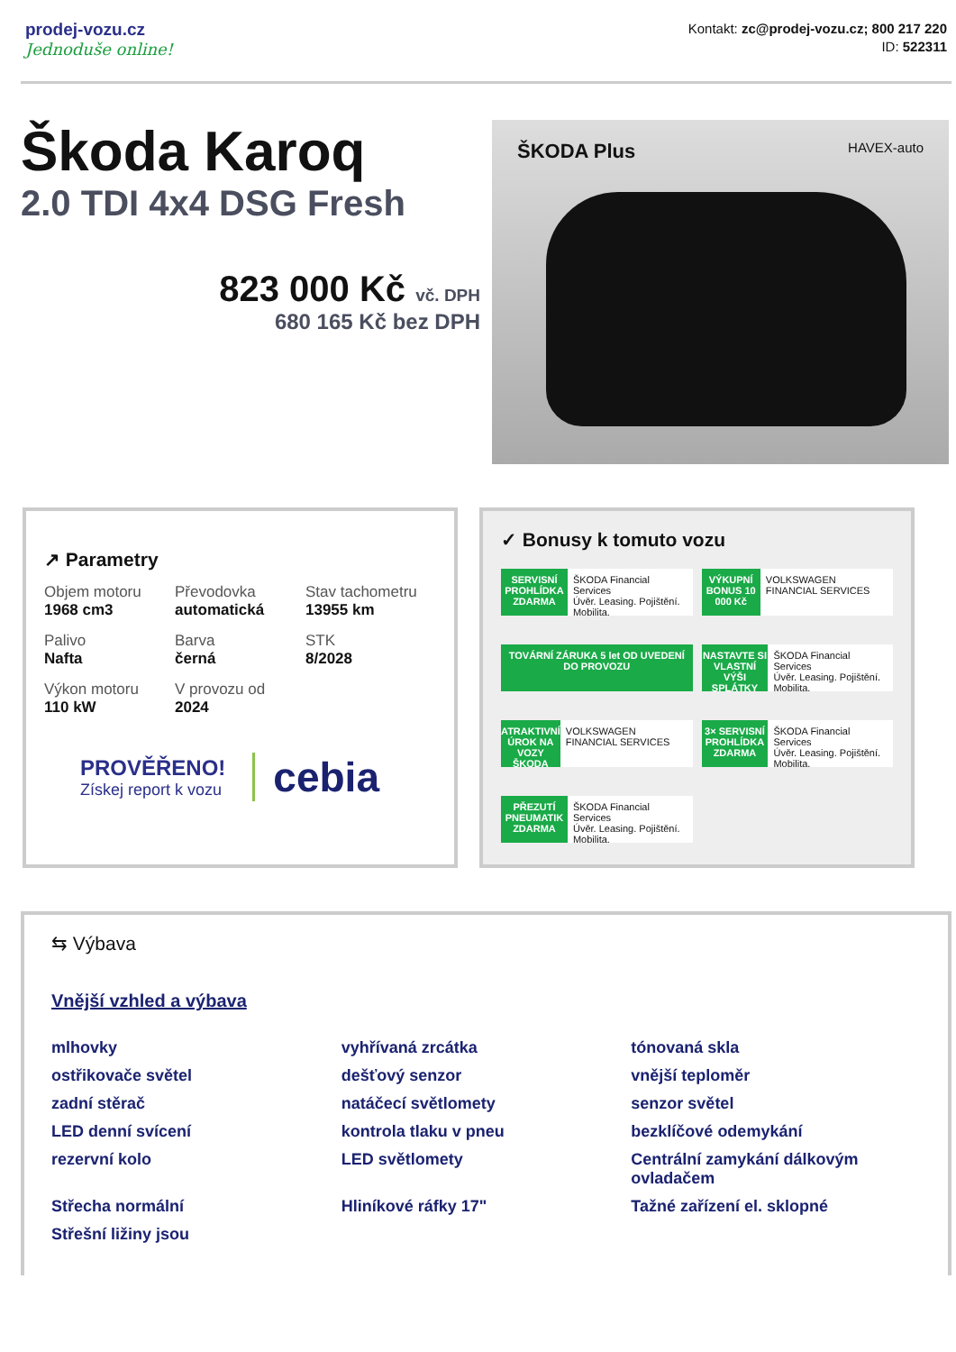prodej-vozu.cz
Jednoduše online!
Kontakt: zc@prodej-vozu.cz; 800 217 220
ID: 522311
Škoda Karoq
2.0 TDI 4x4 DSG Fresh
823 000 Kč vč. DPH
680 165 Kč bez DPH
ŠKODA Plus HAVEX-auto
↗ Parametry
Objem motoru
1968 cm3
Převodovka
automatická
Stav tachometru
13955 km
Palivo
Nafta
Barva
černá
STK
8/2028
Výkon motoru
110 kW
V provozu od
2024
PROVĚŘENO!
Získej report k vozu
cebia
✓ Bonusy k tomuto vozu
SERVISNÍ PROHLÍDKA ZDARMA
ŠKODA Financial Services
Úvěr. Leasing. Pojištění. Mobilita.
VÝKUPNÍ BONUS 10 000 Kč
VOLKSWAGEN FINANCIAL SERVICES
TOVÁRNÍ ZÁRUKA 5 let OD UVEDENÍ DO PROVOZU
NASTAVTE SI VLASTNÍ VÝŠI SPLÁTKY
ŠKODA Financial Services
Úvěr. Leasing. Pojištění. Mobilita.
ATRAKTIVNÍ ÚROK NA VOZY ŠKODA
VOLKSWAGEN FINANCIAL SERVICES
3× SERVISNÍ PROHLÍDKA ZDARMA
ŠKODA Financial Services
Úvěr. Leasing. Pojištění. Mobilita.
PŘEZUTÍ PNEUMATIK ZDARMA
ŠKODA Financial Services
Úvěr. Leasing. Pojištění. Mobilita.
⇆ Výbava
Vnější vzhled a výbava
mlhovky
vyhřívaná zrcátka
tónovaná skla
ostřikovače světel
dešťový senzor
vnější teploměr
zadní stěrač
natáčecí světlomety
senzor světel
LED denní svícení
kontrola tlaku v pneu
bezklíčové odemykání
rezervní kolo
LED světlomety
Centrální zamykání dálkovým ovladačem
Střecha normální
Hliníkové ráfky 17"
Tažné zařízení el. sklopné
Střešní ližiny jsou